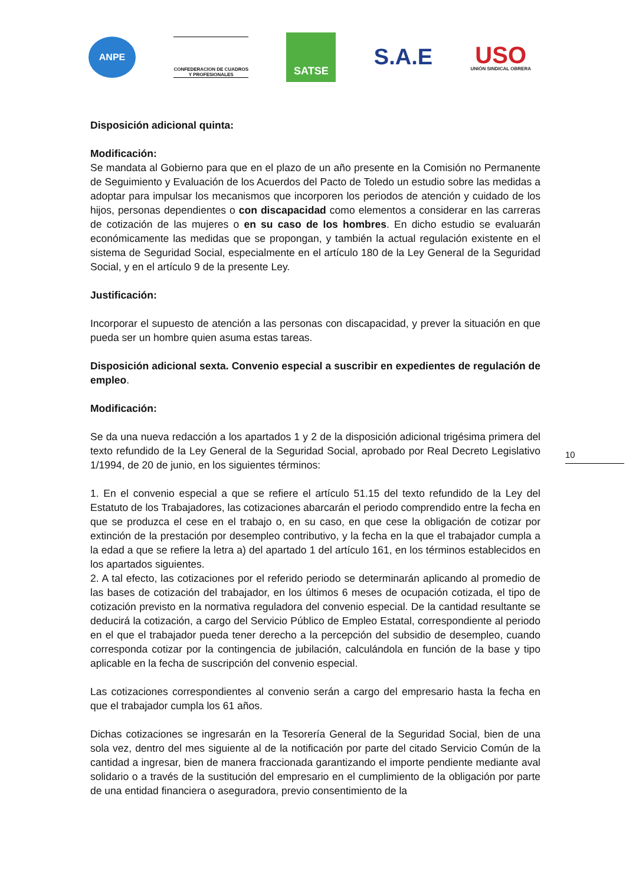ANPE
CONFEDERACION DE CUADROS
Y PROFESIONALES
SATSE
S.A.E
USO
UNIÓN SINDICAL OBRERA
Disposición adicional quinta:
Modificación:
Se mandata al Gobierno para que en el plazo de un año presente en la Comisión no Permanente de Seguimiento y Evaluación de los Acuerdos del Pacto de Toledo un estudio sobre las medidas a adoptar para impulsar los mecanismos que incorporen los periodos de atención y cuidado de los hijos, personas dependientes o con discapacidad como elementos a considerar en las carreras de cotización de las mujeres o en su caso de los hombres. En dicho estudio se evaluarán económicamente las medidas que se propongan, y también la actual regulación existente en el sistema de Seguridad Social, especialmente en el artículo 180 de la Ley General de la Seguridad Social, y en el artículo 9 de la presente Ley.
Justificación:
Incorporar el supuesto de atención a las personas con discapacidad, y prever la situación en que pueda ser un hombre quien asuma estas tareas.
Disposición adicional sexta. Convenio especial a suscribir en expedientes de regulación de empleo.
Modificación:
Se da una nueva redacción a los apartados 1 y 2 de la disposición adicional trigésima primera del texto refundido de la Ley General de la Seguridad Social, aprobado por Real Decreto Legislativo 1/1994, de 20 de junio, en los siguientes términos:
1. En el convenio especial a que se refiere el artículo 51.15 del texto refundido de la Ley del Estatuto de los Trabajadores, las cotizaciones abarcarán el periodo comprendido entre la fecha en que se produzca el cese en el trabajo o, en su caso, en que cese la obligación de cotizar por extinción de la prestación por desempleo contributivo, y la fecha en la que el trabajador cumpla a la edad a que se refiere la letra a) del apartado 1 del artículo 161, en los términos establecidos en los apartados siguientes.
2. A tal efecto, las cotizaciones por el referido periodo se determinarán aplicando al promedio de las bases de cotización del trabajador, en los últimos 6 meses de ocupación cotizada, el tipo de cotización previsto en la normativa reguladora del convenio especial. De la cantidad resultante se deducirá la cotización, a cargo del Servicio Público de Empleo Estatal, correspondiente al periodo en el que el trabajador pueda tener derecho a la percepción del subsidio de desempleo, cuando corresponda cotizar por la contingencia de jubilación, calculándola en función de la base y tipo aplicable en la fecha de suscripción del convenio especial.
Las cotizaciones correspondientes al convenio serán a cargo del empresario hasta la fecha en que el trabajador cumpla los 61 años.
Dichas cotizaciones se ingresarán en la Tesorería General de la Seguridad Social, bien de una sola vez, dentro del mes siguiente al de la notificación por parte del citado Servicio Común de la cantidad a ingresar, bien de manera fraccionada garantizando el importe pendiente mediante aval solidario o a través de la sustitución del empresario en el cumplimiento de la obligación por parte de una entidad financiera o aseguradora, previo consentimiento de la
10